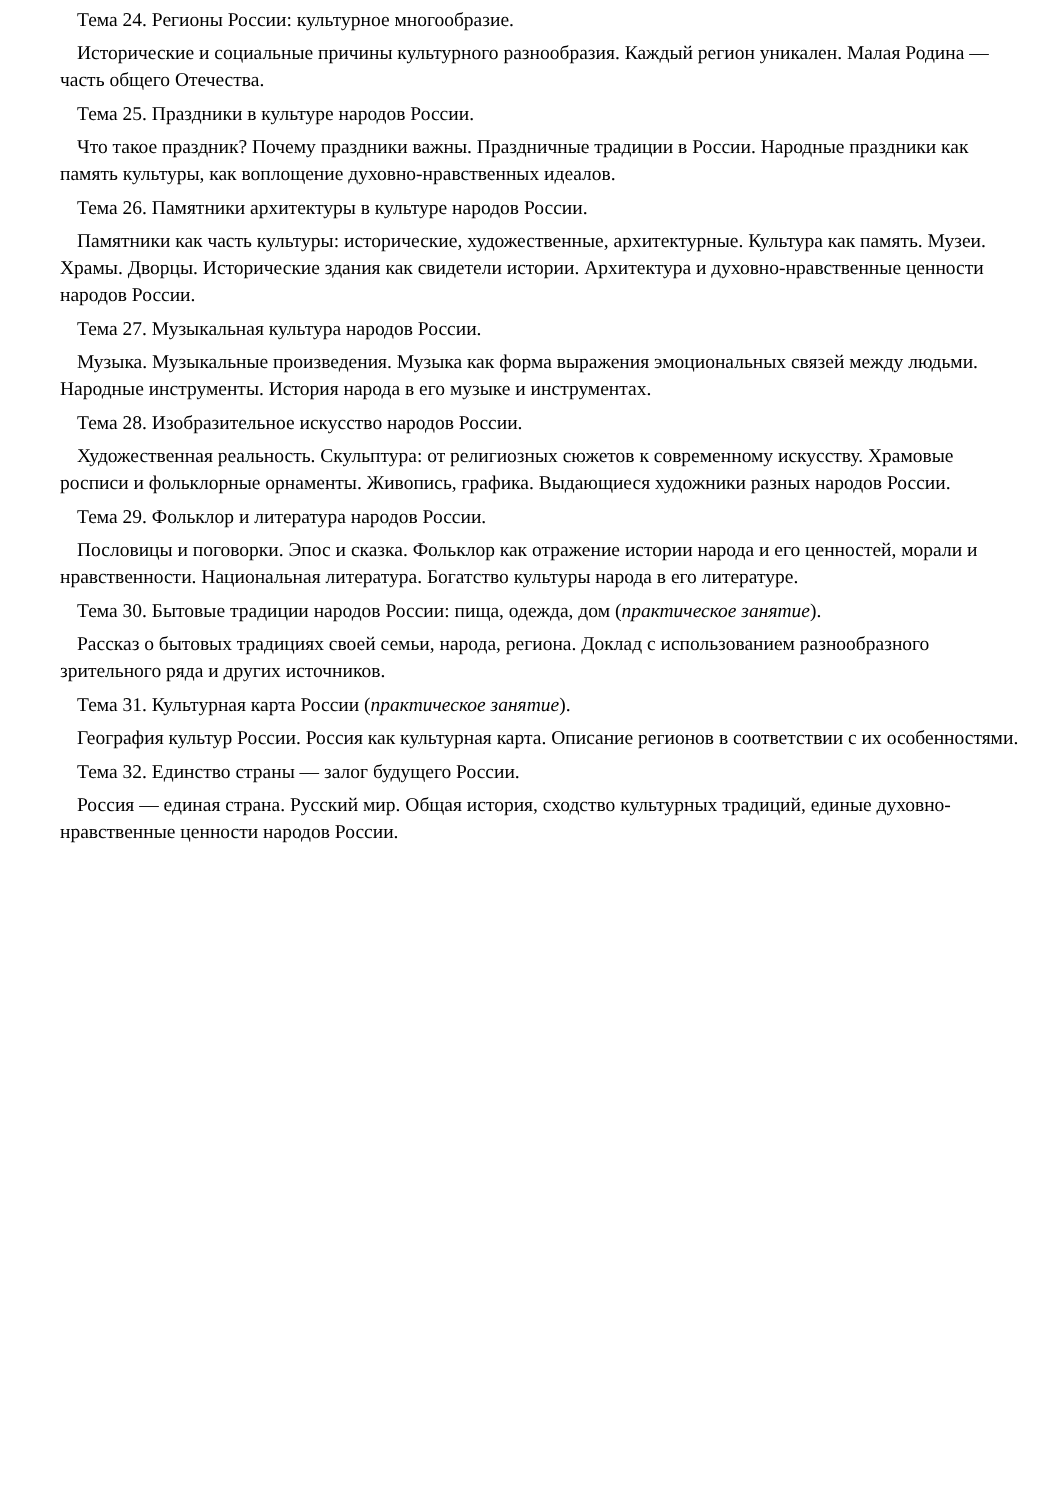Тема 24. Регионы России: культурное многообразие.
Исторические и социальные причины культурного разнообразия. Каждый регион уникален. Малая Родина — часть общего Отечества.
Тема 25. Праздники в культуре народов России.
Что такое праздник? Почему праздники важны. Праздничные традиции в России. Народные праздники как память культуры, как воплощение духовно-нравственных идеалов.
Тема 26. Памятники архитектуры в культуре народов России.
Памятники как часть культуры: исторические, художественные, архитектурные. Культура как память. Музеи. Храмы. Дворцы. Исторические здания как свидетели истории. Архитектура и духовно-нравственные ценности народов России.
Тема 27. Музыкальная культура народов России.
Музыка. Музыкальные произведения. Музыка как форма выражения эмоциональных связей между людьми. Народные инструменты. История народа в его музыке и инструментах.
Тема 28. Изобразительное искусство народов России.
Художественная реальность. Скульптура: от религиозных сюжетов к современному искусству. Храмовые росписи и фольклорные орнаменты. Живопись, графика. Выдающиеся художники разных народов России.
Тема 29. Фольклор и литература народов России.
Пословицы и поговорки. Эпос и сказка. Фольклор как отражение истории народа и его ценностей, морали и нравственности. Национальная литература. Богатство культуры народа в его литературе.
Тема 30. Бытовые традиции народов России: пища, одежда, дом (практическое занятие).
Рассказ о бытовых традициях своей семьи, народа, региона. Доклад с использованием разнообразного зрительного ряда и других источников.
Тема 31. Культурная карта России (практическое занятие).
География культур России. Россия как культурная карта. Описание регионов в соответствии с их особенностями.
Тема 32. Единство страны — залог будущего России.
Россия — единая страна. Русский мир. Общая история, сходство культурных традиций, единые духовно-нравственные ценности народов России.